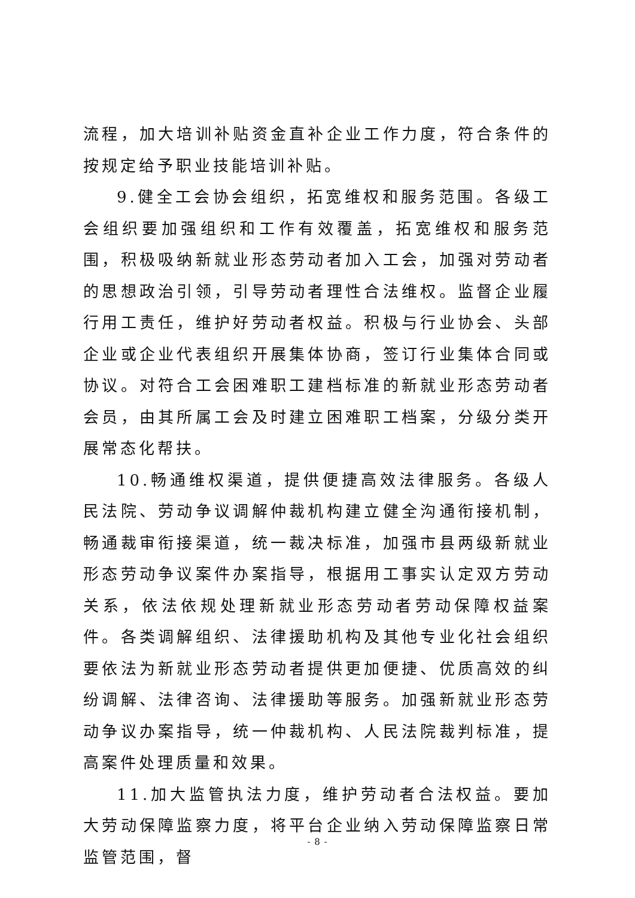流程，加大培训补贴资金直补企业工作力度，符合条件的按规定给予职业技能培训补贴。
9.健全工会协会组织，拓宽维权和服务范围。各级工会组织要加强组织和工作有效覆盖，拓宽维权和服务范围，积极吸纳新就业形态劳动者加入工会，加强对劳动者的思想政治引领，引导劳动者理性合法维权。监督企业履行用工责任，维护好劳动者权益。积极与行业协会、头部企业或企业代表组织开展集体协商，签订行业集体合同或协议。对符合工会困难职工建档标准的新就业形态劳动者会员，由其所属工会及时建立困难职工档案，分级分类开展常态化帮扶。
10.畅通维权渠道，提供便捷高效法律服务。各级人民法院、劳动争议调解仲裁机构建立健全沟通衔接机制，畅通裁审衔接渠道，统一裁决标准，加强市县两级新就业形态劳动争议案件办案指导，根据用工事实认定双方劳动关系，依法依规处理新就业形态劳动者劳动保障权益案件。各类调解组织、法律援助机构及其他专业化社会组织要依法为新就业形态劳动者提供更加便捷、优质高效的纠纷调解、法律咨询、法律援助等服务。加强新就业形态劳动争议办案指导，统一仲裁机构、人民法院裁判标准，提高案件处理质量和效果。
11.加大监管执法力度，维护劳动者合法权益。要加大劳动保障监察力度，将平台企业纳入劳动保障监察日常监管范围，督
- 8 -